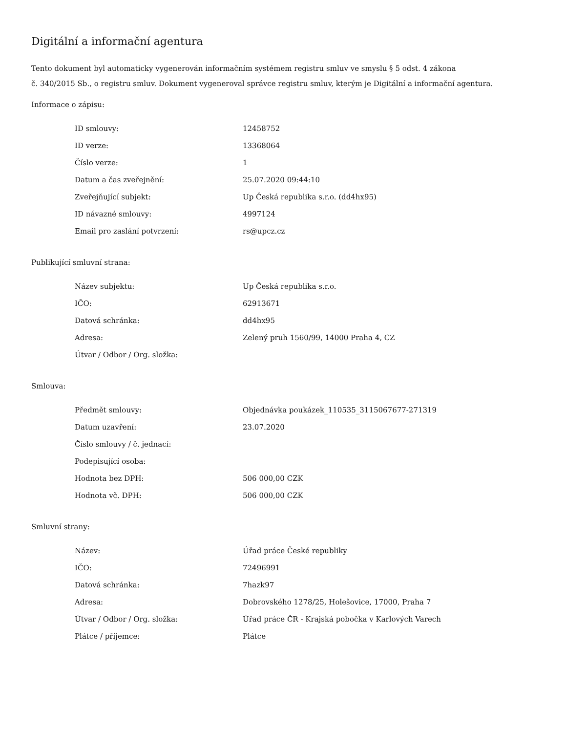Digitální a informační agentura
Tento dokument byl automaticky vygenerován informačním systémem registru smluv ve smyslu § 5 odst. 4 zákona
č. 340/2015 Sb., o registru smluv. Dokument vygeneroval správce registru smluv, kterým je Digitální a informační agentura.
Informace o zápisu:
| ID smlouvy: | 12458752 |
| ID verze: | 13368064 |
| Číslo verze: | 1 |
| Datum a čas zveřejnění: | 25.07.2020 09:44:10 |
| Zveřejňující subjekt: | Up Česká republika s.r.o. (dd4hx95) |
| ID návazné smlouvy: | 4997124 |
| Email pro zaslání potvrzení: | rs@upcz.cz |
Publikující smluvní strana:
| Název subjektu: | Up Česká republika s.r.o. |
| IČO: | 62913671 |
| Datová schránka: | dd4hx95 |
| Adresa: | Zelený pruh 1560/99, 14000 Praha 4, CZ |
| Útvar / Odbor / Org. složka: | |
Smlouva:
| Předmět smlouvy: | Objednávka poukázek_110535_3115067677-271319 |
| Datum uzavření: | 23.07.2020 |
| Číslo smlouvy / č. jednací: | |
| Podepisující osoba: | |
| Hodnota bez DPH: | 506 000,00 CZK |
| Hodnota vč. DPH: | 506 000,00 CZK |
Smluvní strany:
| Název: | Úřad práce České republiky |
| IČO: | 72496991 |
| Datová schránka: | 7hazk97 |
| Adresa: | Dobrovského 1278/25, Holešovice, 17000, Praha 7 |
| Útvar / Odbor / Org. složka: | Úřad práce ČR - Krajská pobočka v Karlových Varech |
| Plátce / příjemce: | Plátce |